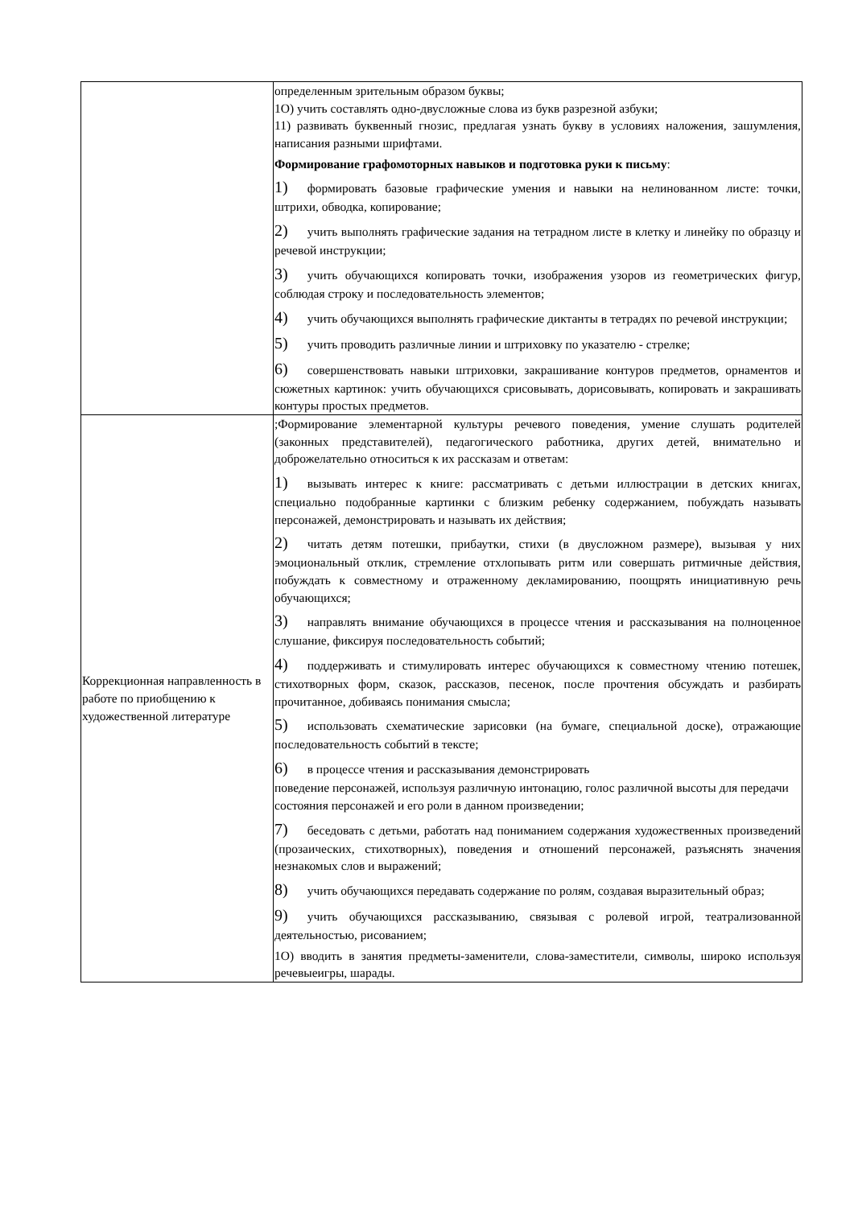| | определенным зрительным образом буквы; 1О) учить составлять одно-двусложные слова из букв разрезной азбуки; 11) развивать буквенный гнозис, предлагая узнать букву в условиях наложения, зашумления, написания разными шрифтами. Формирование графомоторных навыков и подготовка руки к письму : 1) формировать базовые графические умения и навыки на нелинованном листе: точки, штрихи, обводка, копирование; 2) учить выполнять графические задания на тетрадном листе в клетку и линейку по образцу и речевой инструкции; 3) учить обучающихся копировать точки, изображения узоров из геометрических фигур, соблюдая строку и последовательность элементов; 4) учить обучающихся выполнять графические диктанты в тетрадях по речевой инструкции; 5) учить проводить различные линии и штриховку по указателю - стрелке; 6) совершенствовать навыки штриховки, закрашивание контуров предметов, орнаментов и сюжетных картинок: учить обучающихся срисовывать, дорисовывать, копировать и закрашивать контуры простых предметов. |
| Коррекционная направленность в работе по приобщению к художественной литературе | ;Формирование элементарной культуры речевого поведения, умение слушать родителей (законных представителей), педагогического работника, других детей, внимательно и доброжелательно относиться к их рассказам и ответам: 1) вызывать интерес к книге: рассматривать с детьми иллюстрации в детских книгах, специально подобранные картинки с близким ребенку содержанием, побуждать называть персонажей, демонстрировать и называть их действия; 2) читать детям потешки, прибаутки, стихи (в двусложном размере), вызывая у них эмоциональный отклик, стремление отхлопывать ритм или совершать ритмичные действия, побуждать к совместному и отраженному декламированию, поощрять инициативную речь обучающихся; 3) направлять внимание обучающихся в процессе чтения и рассказывания на полноценное слушание, фиксируя последовательность событий; 4) поддерживать и стимулировать интерес обучающихся к совместному чтению потешек, стихотворных форм, сказок, рассказов, песенок, после прочтения обсуждать и разбирать прочитанное, добиваясь понимания смысла; 5) использовать схематические зарисовки (на бумаге, специальной доске), отражающие последовательность событий в тексте; 6) в процессе чтения и рассказывания демонстрировать поведение персонажей, используя различную интонацию, голос различной высоты для передачи состояния персонажей и его роли в данном произведении; 7) беседовать с детьми, работать над пониманием содержания художественных произведений (прозаических, стихотворных), поведения и отношений персонажей, разъяснять значения незнакомых слов и выражений; 8) учить обучающихся передавать содержание по ролям, создавая выразительный образ; 9) учить обучающихся рассказыванию, связывая с ролевой игрой, театрализованной деятельностью, рисованием; 1О) вводить в занятия предметы-заменители, слова-заместители, символы, широко используя речевыеигры, шарады. |